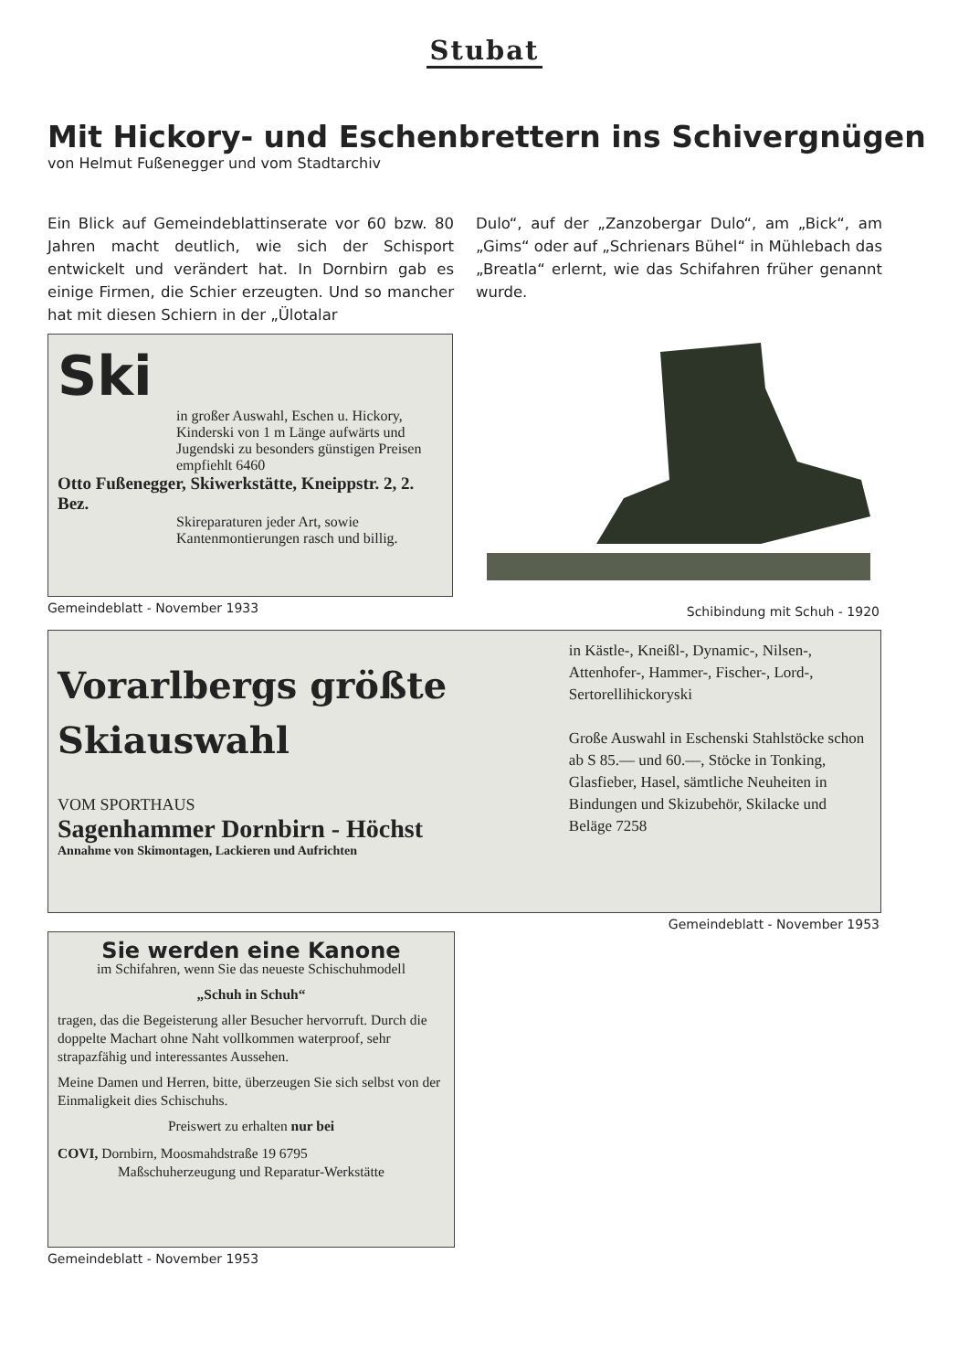Stubat
Mit Hickory- und Eschenbrettern ins Schivergnügen
von Helmut Fußenegger und vom Stadtarchiv
Ein Blick auf Gemeindeblattinserate vor 60 bzw. 80 Jahren macht deutlich, wie sich der Schisport entwickelt und verändert hat. In Dornbirn gab es einige Firmen, die Schier erzeugten. Und so mancher hat mit diesen Schiern in der „Ülotalar
Dulo“, auf der „Zanzobergar Dulo“, am „Bick“, am „Gims“ oder auf „Schrienars Bühel“ in Mühlebach das „Breatla“ erlernt, wie das Schifahren früher genannt wurde.
Ski
in großer Auswahl, Eschen u. Hickory, Kinderski von 1 m Länge aufwärts und Jugendski zu besonders günstigen Preisen empfiehlt 6460
Otto Fußenegger, Skiwerkstätte, Kneippstr. 2, 2. Bez.
Skireparaturen jeder Art, sowie Kantenmontierungen rasch und billig.
Gemeindeblatt - November 1933
Schibindung mit Schuh - 1920
Vorarlbergs größte Skiauswahl
VOM SPORTHAUS
Sagenhammer Dornbirn - Höchst
Annahme von Skimontagen, Lackieren und Aufrichten
in Kästle-, Kneißl-, Dynamic-, Nilsen-, Attenhofer-, Hammer-, Fischer-, Lord-, Sertorellihickoryski
Große Auswahl in Eschenski Stahlstöcke schon ab S 85.— und 60.—, Stöcke in Tonking, Glasfieber, Hasel, sämtliche Neuheiten in Bindungen und Skizubehör, Skilacke und Beläge 7258
Gemeindeblatt - November 1953
Sie werden eine Kanone
im Schifahren, wenn Sie das neueste Schischuhmodell
„Schuh in Schuh“
tragen, das die Begeisterung aller Besucher hervorruft. Durch die doppelte Machart ohne Naht vollkommen waterproof, sehr strapazfähig und interessantes Aussehen.
Meine Damen und Herren, bitte, überzeugen Sie sich selbst von der Einmaligkeit dies Schischuhs.
Preiswert zu erhalten nur bei
COVI, Dornbirn, Moosmahdstraße 19 6795
Maßschuherzeugung und Reparatur-Werkstätte
Gemeindeblatt - November 1953